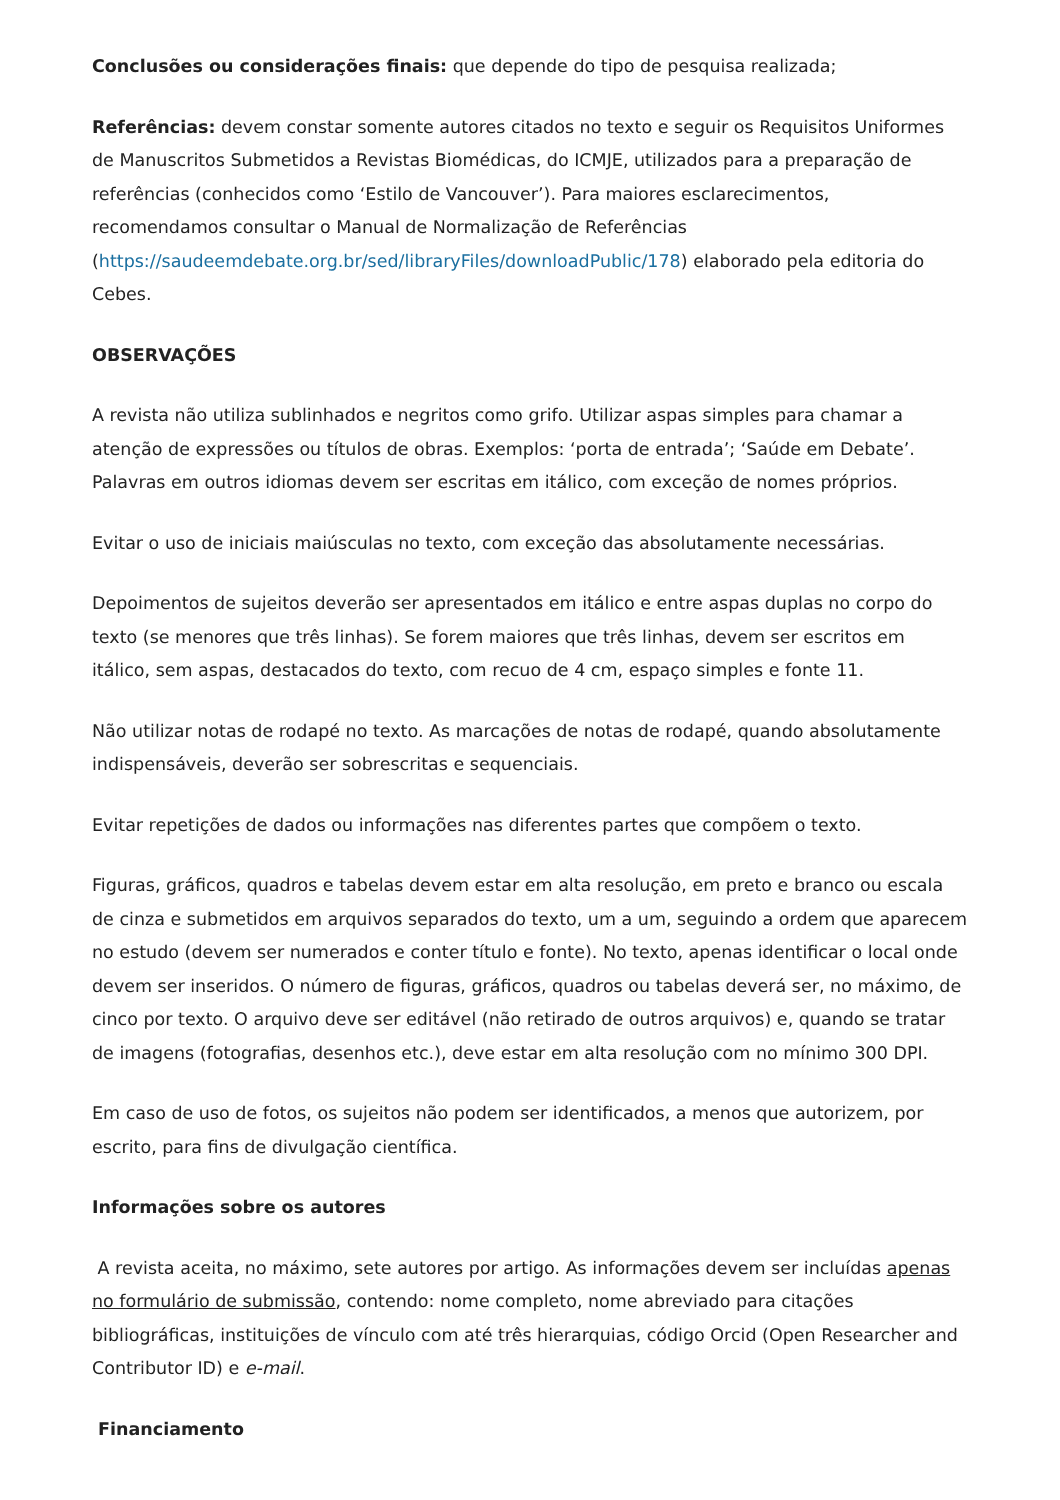Conclusões ou considerações finais: que depende do tipo de pesquisa realizada;
Referências: devem constar somente autores citados no texto e seguir os Requisitos Uniformes de Manuscritos Submetidos a Revistas Biomédicas, do ICMJE, utilizados para a preparação de referências (conhecidos como ‘Estilo de Vancouver’). Para maiores esclarecimentos, recomendamos consultar o Manual de Normalização de Referências (https://saudeemdebate.org.br/sed/libraryFiles/downloadPublic/178) elaborado pela editoria do Cebes.
OBSERVAÇÕES
A revista não utiliza sublinhados e negritos como grifo. Utilizar aspas simples para chamar a atenção de expressões ou títulos de obras. Exemplos: ‘porta de entrada’; ‘Saúde em Debate’. Palavras em outros idiomas devem ser escritas em itálico, com exceção de nomes próprios.
Evitar o uso de iniciais maiúsculas no texto, com exceção das absolutamente necessárias.
Depoimentos de sujeitos deverão ser apresentados em itálico e entre aspas duplas no corpo do texto (se menores que três linhas). Se forem maiores que três linhas, devem ser escritos em itálico, sem aspas, destacados do texto, com recuo de 4 cm, espaço simples e fonte 11.
Não utilizar notas de rodapé no texto. As marcações de notas de rodapé, quando absolutamente indispensáveis, deverão ser sobrescritas e sequenciais.
Evitar repetições de dados ou informações nas diferentes partes que compõem o texto.
Figuras, gráficos, quadros e tabelas devem estar em alta resolução, em preto e branco ou escala de cinza e submetidos em arquivos separados do texto, um a um, seguindo a ordem que aparecem no estudo (devem ser numerados e conter título e fonte). No texto, apenas identificar o local onde devem ser inseridos. O número de figuras, gráficos, quadros ou tabelas deverá ser, no máximo, de cinco por texto. O arquivo deve ser editável (não retirado de outros arquivos) e, quando se tratar de imagens (fotografias, desenhos etc.), deve estar em alta resolução com no mínimo 300 DPI.
Em caso de uso de fotos, os sujeitos não podem ser identificados, a menos que autorizem, por escrito, para fins de divulgação científica.
Informações sobre os autores
A revista aceita, no máximo, sete autores por artigo. As informações devem ser incluídas apenas no formulário de submissão, contendo: nome completo, nome abreviado para citações bibliográficas, instituições de vínculo com até três hierarquias, código Orcid (Open Researcher and Contributor ID) e e-mail.
Financiamento